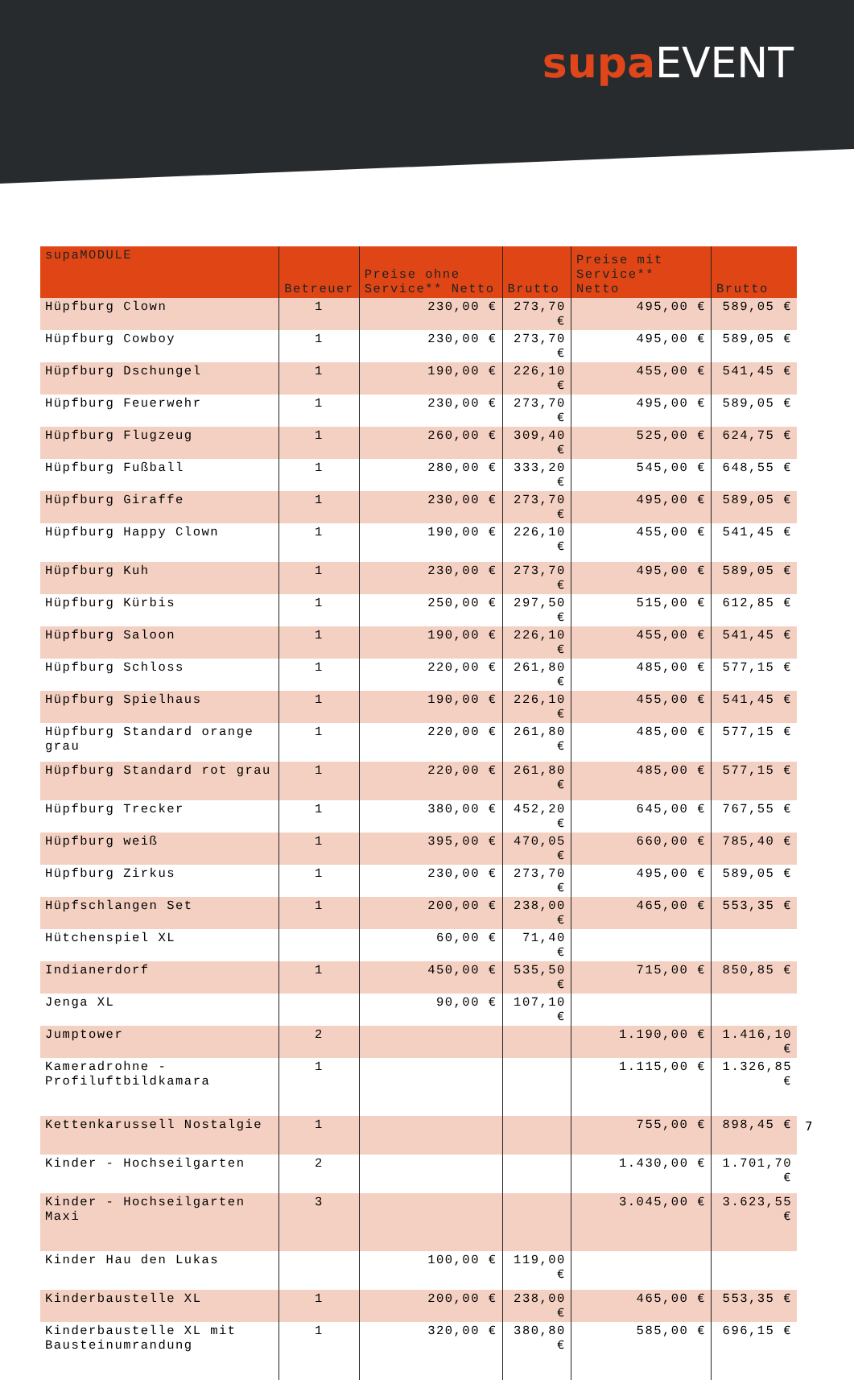supa EVENT
| supaMODULE | Betreuer | Preise ohne Service** Netto | Brutto | Preise mit Service** Netto | Brutto |
| --- | --- | --- | --- | --- | --- |
| Hüpfburg Clown | 1 | 230,00 € | 273,70 € | 495,00 € | 589,05 € |
| Hüpfburg Cowboy | 1 | 230,00 € | 273,70 € | 495,00 € | 589,05 € |
| Hüpfburg Dschungel | 1 | 190,00 € | 226,10 € | 455,00 € | 541,45 € |
| Hüpfburg Feuerwehr | 1 | 230,00 € | 273,70 € | 495,00 € | 589,05 € |
| Hüpfburg Flugzeug | 1 | 260,00 € | 309,40 € | 525,00 € | 624,75 € |
| Hüpfburg Fußball | 1 | 280,00 € | 333,20 € | 545,00 € | 648,55 € |
| Hüpfburg Giraffe | 1 | 230,00 € | 273,70 € | 495,00 € | 589,05 € |
| Hüpfburg Happy Clown | 1 | 190,00 € | 226,10 € | 455,00 € | 541,45 € |
| Hüpfburg Kuh | 1 | 230,00 € | 273,70 € | 495,00 € | 589,05 € |
| Hüpfburg Kürbis | 1 | 250,00 € | 297,50 € | 515,00 € | 612,85 € |
| Hüpfburg Saloon | 1 | 190,00 € | 226,10 € | 455,00 € | 541,45 € |
| Hüpfburg Schloss | 1 | 220,00 € | 261,80 € | 485,00 € | 577,15 € |
| Hüpfburg Spielhaus | 1 | 190,00 € | 226,10 € | 455,00 € | 541,45 € |
| Hüpfburg Standard orange grau | 1 | 220,00 € | 261,80 € | 485,00 € | 577,15 € |
| Hüpfburg Standard rot grau | 1 | 220,00 € | 261,80 € | 485,00 € | 577,15 € |
| Hüpfburg Trecker | 1 | 380,00 € | 452,20 € | 645,00 € | 767,55 € |
| Hüpfburg weiß | 1 | 395,00 € | 470,05 € | 660,00 € | 785,40 € |
| Hüpfburg Zirkus | 1 | 230,00 € | 273,70 € | 495,00 € | 589,05 € |
| Hüpfschlangen Set | 1 | 200,00 € | 238,00 € | 465,00 € | 553,35 € |
| Hütchenspiel XL | | 60,00 € | 71,40 € | | |
| Indianerdorf | 1 | 450,00 € | 535,50 € | 715,00 € | 850,85 € |
| Jenga XL | | 90,00 € | 107,10 € | | |
| Jumptower | 2 | | | 1.190,00 € | 1.416,10 € |
| Kameradrohne - Profiluftbildkamara | 1 | | | 1.115,00 € | 1.326,85 € |
| Kettenkarussell Nostalgie | 1 | | | 755,00 € | 898,45 € |
| Kinder - Hochseilgarten | 2 | | | 1.430,00 € | 1.701,70 € |
| Kinder - Hochseilgarten Maxi | 3 | | | 3.045,00 € | 3.623,55 € |
| Kinder Hau den Lukas | | 100,00 € | 119,00 € | | |
| Kinderbaustelle XL | 1 | 200,00 € | 238,00 € | 465,00 € | 553,35 € |
| Kinderbaustelle XL mit Bausteinumrandung | 1 | 320,00 € | 380,80 € | 585,00 € | 696,15 € |
7